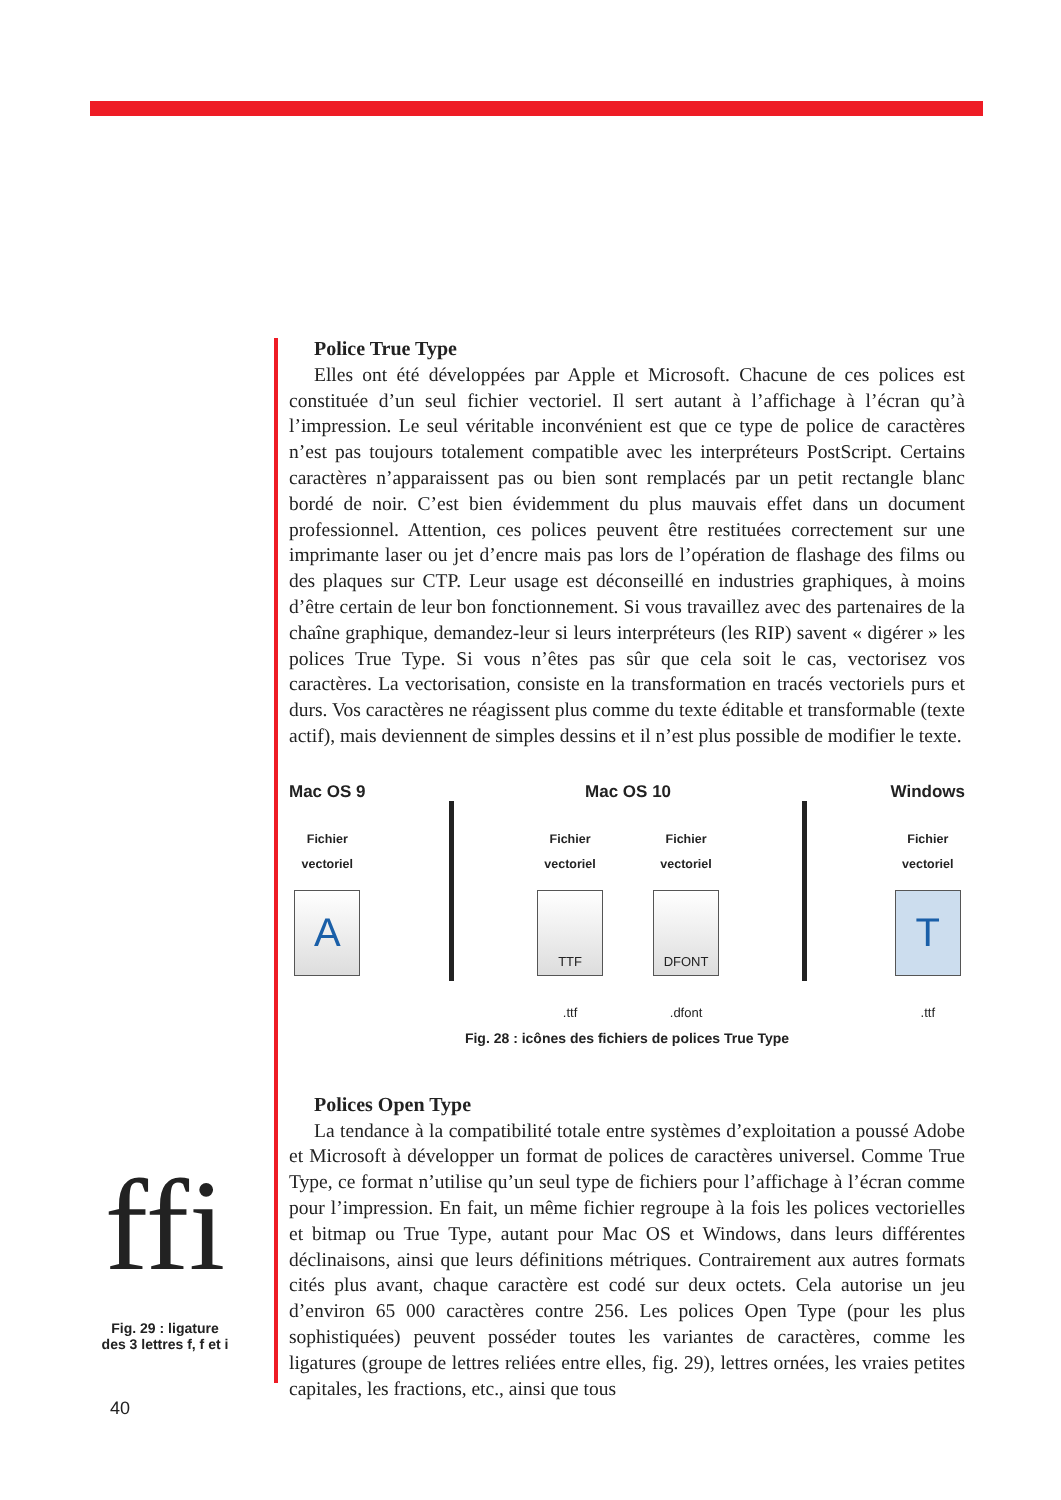Police True Type
Elles ont été développées par Apple et Microsoft. Chacune de ces polices est constituée d’un seul fichier vectoriel. Il sert autant à l’affichage à l’écran qu’à l’impression. Le seul véritable inconvénient est que ce type de police de caractères n’est pas toujours totalement compatible avec les interpréteurs PostScript. Certains caractères n’apparaissent pas ou bien sont remplacés par un petit rectangle blanc bordé de noir. C’est bien évidemment du plus mauvais effet dans un document professionnel. Attention, ces polices peuvent être restituées correctement sur une imprimante laser ou jet d’encre mais pas lors de l’opération de flashage des films ou des plaques sur CTP. Leur usage est déconseillé en industries graphiques, à moins d’être certain de leur bon fonctionnement. Si vous travaillez avec des partenaires de la chaîne graphique, demandez-leur si leurs interpréteurs (les RIP) savent « digérer » les polices True Type. Si vous n’êtes pas sûr que cela soit le cas, vectorisez vos caractères. La vectorisation, consiste en la transformation en tracés vectoriels purs et durs. Vos caractères ne réagissent plus comme du texte éditable et transformable (texte actif), mais deviennent de simples dessins et il n’est plus possible de modifier le texte.
Mac OS 9
Fichier
vectoriel
A
Mac OS 10
Fichier
vectoriel
TTF
.ttf
Fichier
vectoriel
DFONT
.dfont
Windows
Fichier
vectoriel
T
.ttf
Fig. 28 : icônes des fichiers de polices True Type
Polices Open Type
La tendance à la compatibilité totale entre systèmes d’exploitation a poussé Adobe et Microsoft à développer un format de polices de caractères universel. Comme True Type, ce format n’utilise qu’un seul type de fichiers pour l’affichage à l’écran comme pour l’impression. En fait, un même fichier regroupe à la fois les polices vectorielles et bitmap ou True Type, autant pour Mac OS et Windows, dans leurs différentes déclinaisons, ainsi que leurs définitions métriques. Contrairement aux autres formats cités plus avant, chaque caractère est codé sur deux octets. Cela autorise un jeu d’environ 65 000 caractères contre 256. Les polices Open Type (pour les plus sophistiquées) peuvent posséder toutes les variantes de caractères, comme les ligatures (groupe de lettres reliées entre elles, fig. 29), lettres ornées, les vraies petites capitales, les fractions, etc., ainsi que tous
ffi
Fig. 29 : ligature
des 3 lettres f, f et i
40